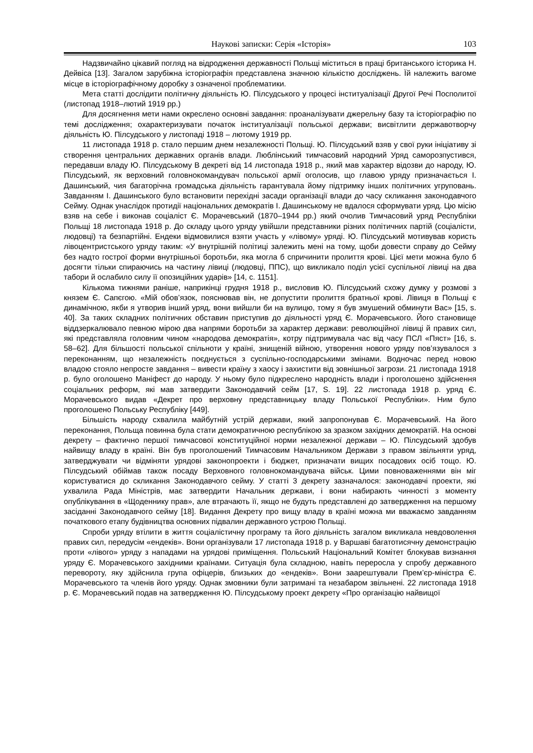Наукові записки: Серія «Історія» 103
Надзвичайно цікавий погляд на відродження державності Польщі міститься в праці британського історика Н. Дейвіса [13]. Загалом зарубіжна історіографія представлена значною кількістю досліджень. Їй належить вагоме місце в історіографічному доробку з означеної проблематики.
Мета статті дослідити політичну діяльність Ю. Пілсудського у процесі інституалізації Другої Речі Посполитої (листопад 1918–лютий 1919 рр.)
Для досягнення мети нами окреслено основні завдання: проаналізувати джерельну базу та історіографію по темі дослідження; охарактеризувати початок інституалізації польської держави; висвітлити державотворчу діяльність Ю. Пілсудського у листопаді 1918 – лютому 1919 рр.
11 листопада 1918 р. стало першим днем незалежності Польщі. Ю. Пілсудський взяв у свої руки ініціативу зі створення центральних державних органів влади. Люблінський тимчасовий народний Уряд саморозпустився, передавши владу Ю. Пілсудському В декреті від 14 листопада 1918 р., який мав характер відозви до народу, Ю. Пілсудський, як верховний головнокомандувач польської армії оголосив, що главою уряду призначається І. Дашинський, чия багаторічна громадська діяльність гарантувала йому підтримку інших політичних угруповань. Завданням І. Дашинського було встановити перехідні засади організації влади до часу скликання законодавчого Сейму. Однак унаслідок протидії національних демократів І. Дашинському не вдалося сформувати уряд. Цю місію взяв на себе і виконав соціаліст Є. Морачевський (1870–1944 рр.) який очолив Тимчасовий уряд Республіки Польщі 18 листопада 1918 р. До складу цього уряду увійшли представники різних політичних партій (соціалісти, людовці) та безпартійні. Ендеки відмовилися взяти участь у «лівому» уряді. Ю. Пілсудський мотивував користь лівоцентристського уряду таким: «У внутрішній політиці залежить мені на тому, щоби довести справу до Сейму без надто гострої форми внутрішньої боротьби, яка могла б спричинити пролиття крові. Цієї мети можна було б досягти тільки спираючись на частину лівиці (людовці, ППС), що викликало поділ усієї суспільної лівиці на два табори й ослабило силу її опозиційних ударів» [14, с. 1151].
Кількома тижнями раніше, наприкінці грудня 1918 р., висловив Ю. Пілсудський схожу думку у розмові з князем Є. Сапєгою. «Мій обов’язок, пояснював він, не допустити пролиття братньої крові. Лівиця в Польщі є динамічною, якби я утворив інший уряд, вони вийшли би на вулицю, тому я був змушений обминути Вас» [15, s. 40]. За таких складних політичних обставин приступив до діяльності уряд Є. Морачевського. Його становище віддзеркалювало певною мірою два напрями боротьби за характер держави: революційної лівиці й правих сил, які представляла головним чином «народова демократія», котру підтримувала час від часу ПСЛ «Пяст» [16, s. 58–62]. Для більшості польської спільноти у країні, знищеній війною, утворення нового уряду пов’язувалося з переконанням, що незалежність поєднується з суспільно-господарськими змінами. Водночас перед новою владою стояло непросте завдання – вивести країну з хаосу і захистити від зовнішньої загрози. 21 листопада 1918 р. було оголошено Маніфест до народу. У ньому було підкреслено народність влади і проголошено здійснення соціальних реформ, які мав затвердити Законодавчий сейм [17, S. 19]. 22 листопада 1918 р. уряд Є. Морачевського видав «Декрет про верховну представницьку владу Польської Республіки». Ним було проголошено Польську Республіку [449].
Більшість народу схвалила майбутній устрій держави, який запропонував Є. Морачевський. На його переконання, Польща повинна була стати демократичною республікою за зразком західних демократій. На основі декрету – фактично першої тимчасової конституційної норми незалежної держави – Ю. Пілсудський здобув найвищу владу в країні. Він був проголошений Тимчасовим Начальником Держави з правом звільняти уряд, затверджувати чи відміняти урядові законопроекти і бюджет, призначати вищих посадових осіб тощо. Ю. Пілсудський обіймав також посаду Верховного головнокомандувача військ. Цими повноваженнями він міг користуватися до скликання Законодавчого сейму. У статті 3 декрету зазначалося: законодавчі проекти, які ухвалила Рада Міністрів, має затвердити Начальник держави, і вони набирають чинності з моменту опублікування в «Щоденнику прав», але втрачають її, якщо не будуть представлені до затвердження на першому засіданні Законодавчого сейму [18]. Видання Декрету про вищу владу в країні можна ми вважаємо завданням початкового етапу будівництва основних підвалин державного устрою Польщі.
Спроби уряду втілити в життя соціалістичну програму та його діяльність загалом викликала невдоволення правих сил, передусім «ендеків». Вони організували 17 листопада 1918 р. у Варшаві багатотисячну демонстрацію проти «лівого» уряду з нападами на урядові приміщення. Польський Національний Комітет блокував визнання уряду Є. Морачевського західними країнами. Ситуація була складною, навіть переросла у спробу державного перевороту, яку здійснила група офіцерів, близьких до «ендеків». Вони заарештували Прем’єр-міністра Є. Морачевського та членів його уряду. Однак змовники були затримані та незабаром звільнені. 22 листопада 1918 р. Є. Морачевський подав на затвердження Ю. Пілсудському проект декрету «Про організацію найвищої